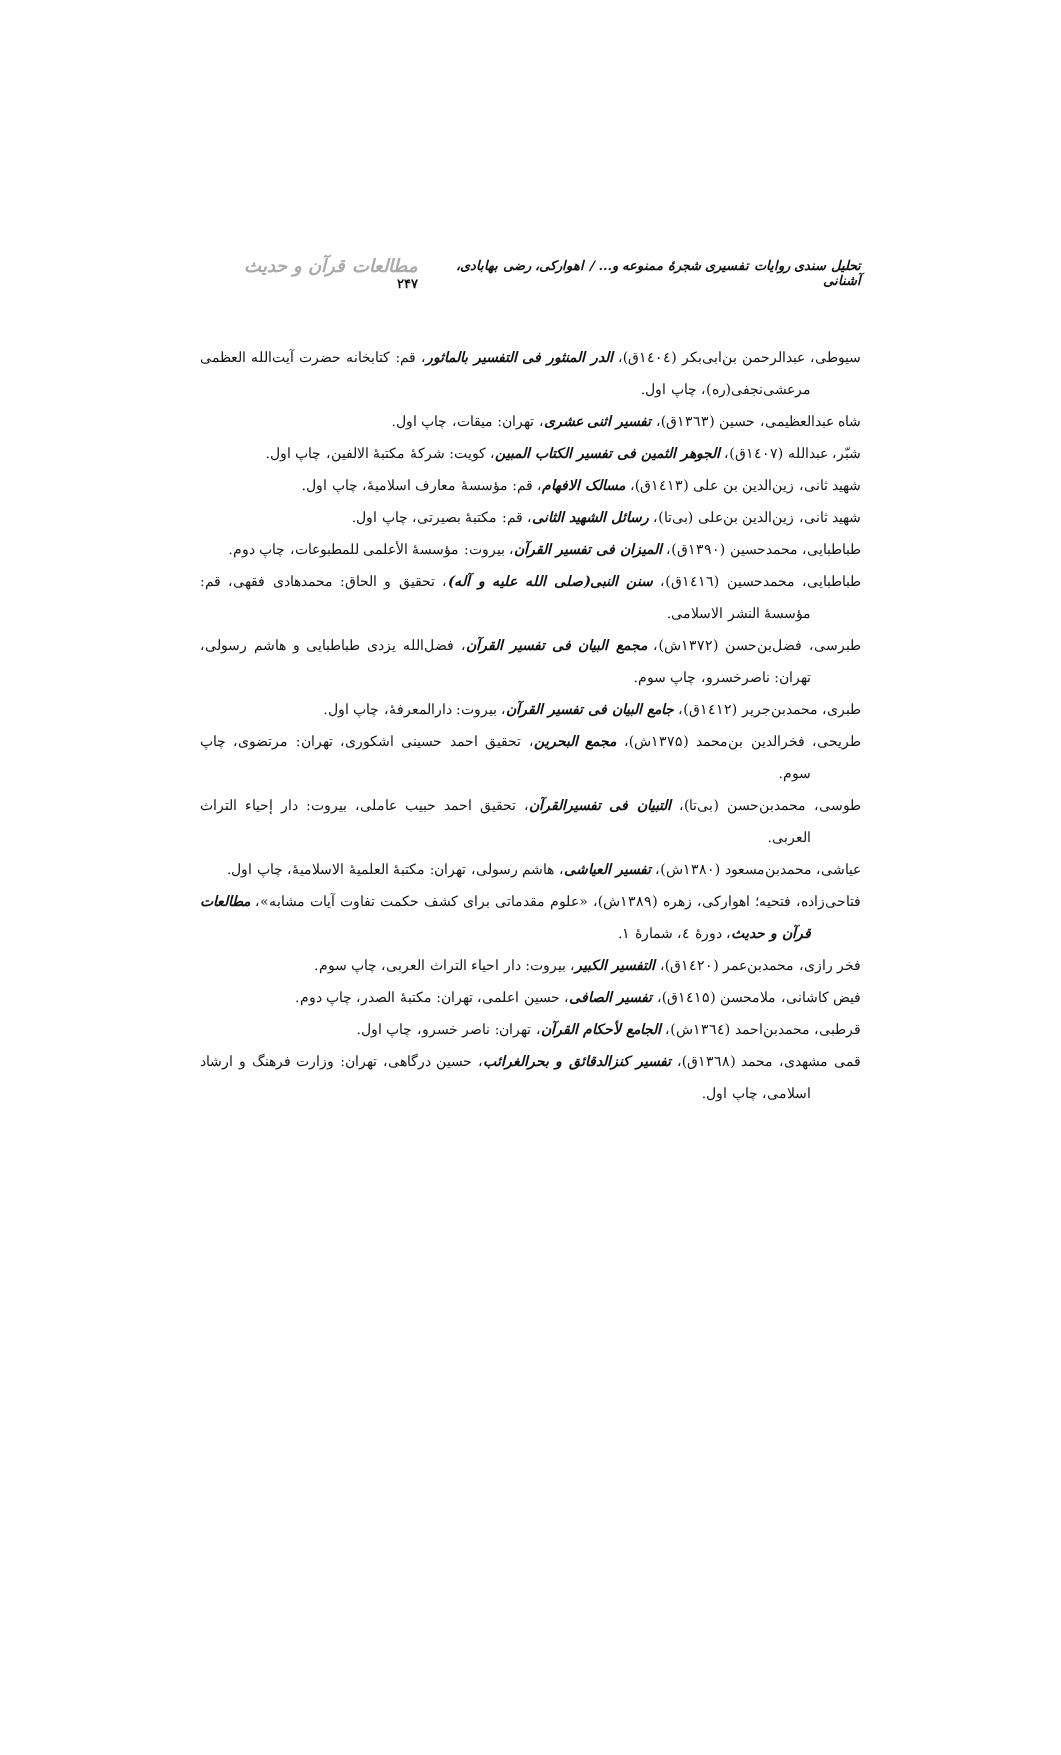تحلیل سندی روایات تفسیری شجرهٔ ممنوعه و... / اهوارکی، رضی بهابادی، آشنانی مطالعات قرآن و حدیث ۲۴۷
سیوطی، عبدالرحمن بن‌ابی‌بکر (۱٤۰٤ق)، الدر المنثور فی التفسیر بالماثور، قم: کتابخانه حضرت آیت‌الله العظمی مرعشی‌نجفی(ره)، چاپ اول.
شاه عبدالعظیمی، حسین (۱۳٦۳ق)، تفسیر اثنی عشری، تهران: میقات، چاپ اول.
شبّر، عبدالله (۱٤۰۷ق)، الجوهر الثمین فی تفسیر الکتاب المبین، کویت: شرکهٔ مکتبهٔ الالفین، چاپ اول.
شهید ثانی، زین‌الدین بن علی (۱٤۱۳ق)، مسالک الافهام، قم: مؤسسهٔ معارف اسلامیهٔ، چاپ اول.
شهید ثانی، زین‌الدین بن‌علی (بی‌تا)، رسائل الشهید الثانی، قم: مکتبهٔ بصیرتی، چاپ اول.
طباطبایی، محمدحسین (۱۳۹۰ق)، المیزان فی تفسیر القرآن، بیروت: مؤسسهٔ الأعلمی للمطبوعات، چاپ دوم.
طباطبایی، محمدحسین (۱٤۱٦ق)، سنن النبی(صلی الله علیه و آله)، تحقیق و الحاق: محمدهادی فقهی، قم: مؤسسهٔ النشر الاسلامی.
طبرسی، فضل‌بن‌حسن (۱۳۷۲ش)، مجمع البیان فی تفسیر القرآن، فضل‌الله یزدی طباطبایی و هاشم رسولی، تهران: ناصرخسرو، چاپ سوم.
طبری، محمدبن‌جریر (۱٤۱۲ق)، جامع البیان فی تفسیر القرآن، بیروت: دارالمعرفهٔ، چاپ اول.
طریحی، فخرالدین بن‌محمد (۱۳۷۵ش)، مجمع البحرین، تحقیق احمد حسینی اشکوری، تهران: مرتضوی، چاپ سوم.
طوسی، محمدبن‌حسن (بی‌تا)، التبیان فی تفسیرالقرآن، تحقیق احمد حبیب عاملی، بیروت: دار إحیاء التراث العربی.
عیاشی، محمدبن‌مسعود (۱۳۸۰ش)، تفسیر العیاشی، هاشم رسولی، تهران: مکتبهٔ العلمیهٔ الاسلامیهٔ، چاپ اول.
فتاحی‌زاده، فتحیه؛ اهوارکی، زهره (۱۳۸۹ش)، «علوم مقدماتی برای کشف حکمت تفاوت آیات مشابه»، مطالعات قرآن و حدیث، دورهٔ ٤، شمارهٔ ۱.
فخر رازی، محمدبن‌عمر (۱٤۲۰ق)، التفسیر الکبیر، بیروت: دار احیاء التراث العربی، چاپ سوم.
فیض کاشانی، ملامحسن (۱٤۱۵ق)، تفسیر الصافی، حسین اعلمی، تهران: مکتبهٔ الصدر، چاپ دوم.
قرطبی، محمدبن‌احمد (۱۳٦٤ش)، الجامع لأحکام القرآن، تهران: ناصر خسرو، چاپ اول.
قمی مشهدی، محمد (۱۳٦۸ق)، تفسیر کنزالدقائق و بحرالغرائب، حسین درگاهی، تهران: وزارت فرهنگ و ارشاد اسلامی، چاپ اول.